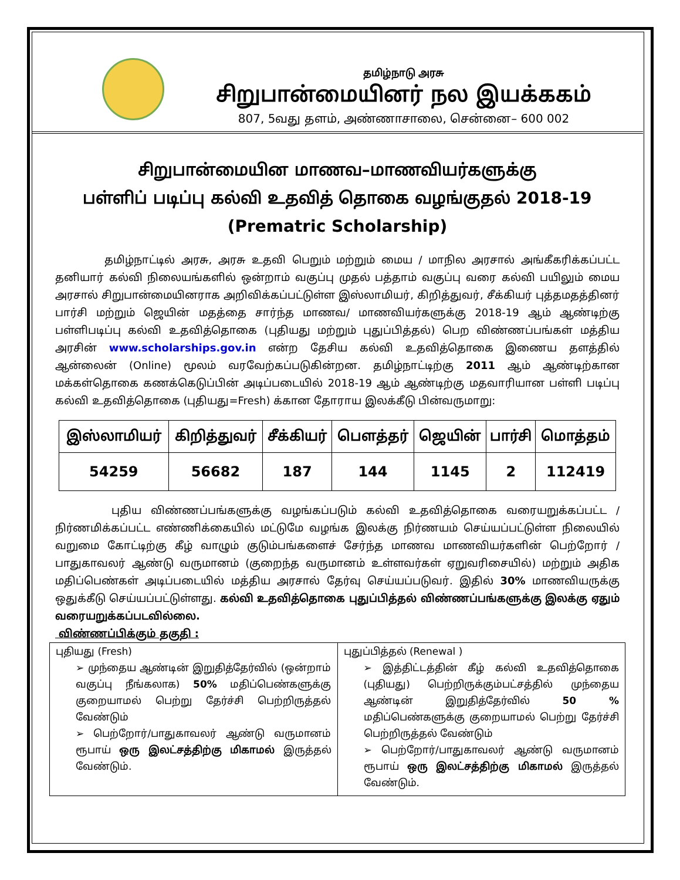தமிழ்நாடு அரசு
சிறுபான்மையினர் நல இயக்ககம்
807, 5வது தளம், அண்ணாசாலை, சென்னை– 600 002
சிறுபான்மையின மாணவ–மாணவியர்களுக்கு
பள்ளிப் படிப்பு கல்வி உதவித் தொகை வழங்குதல் 2018-19
(Prematric Scholarship)
தமிழ்நாட்டில் அரசு, அரசு உதவி பெறும் மற்றும் மைய / மாநில அரசால் அங்கீகரிக்கப்பட்ட தனியார் கல்வி நிலையங்களில் ஒன்றாம் வகுப்பு முதல் பத்தாம் வகுப்பு வரை கல்வி பயிலும் மைய அரசால் சிறுபான்மையினராக அறிவிக்கப்பட்டுள்ள இஸ்லாமியர், கிறித்துவர், சீக்கியர் புத்தமதத்தினர் பார்சி மற்றும் ஜெயின் மதத்தை சார்ந்த மாணவ/ மாணவியர்களுக்கு 2018-19 ஆம் ஆண்டிற்கு பள்ளிபடிப்பு கல்வி உதவித்தொகை (புதியது மற்றும் புதுப்பித்தல்) பெற விண்ணப்பங்கள் மத்திய அரசின் www.scholarships.gov.in என்ற தேசிய கல்வி உதவித்தொகை இணைய தளத்தில் ஆன்லைன் (Online) மூலம் வரவேற்கப்படுகின்றன. தமிழ்நாட்டிற்கு 2011 ஆம் ஆண்டிற்கான மக்கள்தொகை கணக்கெடுப்பின் அடிப்படையில் 2018-19 ஆம் ஆண்டிற்கு மதவாரியான பள்ளி படிப்பு கல்வி உதவித்தொகை (புதியது=Fresh) க்கான தோராய இலக்கீடு பின்வருமாறு:
| இஸ்லாமியர் | கிறித்துவர் | சீக்கியர் | பௌத்தர் | ஜெயின் | பார்சி | மொத்தம் |
| --- | --- | --- | --- | --- | --- | --- |
| 54259 | 56682 | 187 | 144 | 1145 | 2 | 112419 |
புதிய விண்ணப்பங்களுக்கு வழங்கப்படும் கல்வி உதவித்தொகை வரையறுக்கப்பட்ட / நிர்ணமிக்கப்பட்ட எண்ணிக்கையில் மட்டுமே வழங்க இலக்கு நிர்ணயம் செய்யப்பட்டுள்ள நிலையில் வறுமை கோட்டிற்கு கீழ் வாழும் குடும்பங்களைச் சேர்ந்த மாணவ மாணவியர்களின் பெற்றோர் / பாதுகாவலர் ஆண்டு வருமானம் (குறைந்த வருமானம் உள்ளவர்கள் ஏறுவரிசையில்) மற்றும் அதிக மதிப்பெண்கள் அடிப்படையில் மத்திய அரசால் தேர்வு செய்யப்படுவர். இதில் 30% மாணவியருக்கு ஒதுக்கீடு செய்யப்பட்டுள்ளது. கல்வி உதவித்தொகை புதுப்பித்தல் விண்ணப்பங்களுக்கு இலக்கு ஏதும் வரையறுக்கப்படவில்லை.
விண்ணப்பிக்கும் தகுதி :
| புதியது (Fresh) ➢ முந்தைய ஆண்டின் இறுதித்தேர்வில் (ஒன்றாம் வகுப்பு நீங்கலாக) 50% மதிப்பெண்களுக்கு குறையாமல் பெற்று தேர்ச்சி பெற்றிருத்தல் வேண்டும் ➢ பெற்றோர்/பாதுகாவலர் ஆண்டு வருமானம் ரூபாய் ஒரு இலட்சத்திற்கு மிகாமல் இருத்தல் வேண்டும். | புதுப்பித்தல் (Renewal ) ➢ இத்திட்டத்தின் கீழ் கல்வி உதவித்தொகை (புதியது) பெற்றிருக்கும்பட்சத்தில் முந்தைய ஆண்டின் இறுதித்தேர்வில் 50 % மதிப்பெண்களுக்கு குறையாமல் பெற்று தேர்ச்சி பெற்றிருத்தல் வேண்டும் ➢ பெற்றோர்/பாதுகாவலர் ஆண்டு வருமானம் ரூபாய் ஒரு இலட்சத்திற்கு மிகாமல் இருத்தல் வேண்டும். |